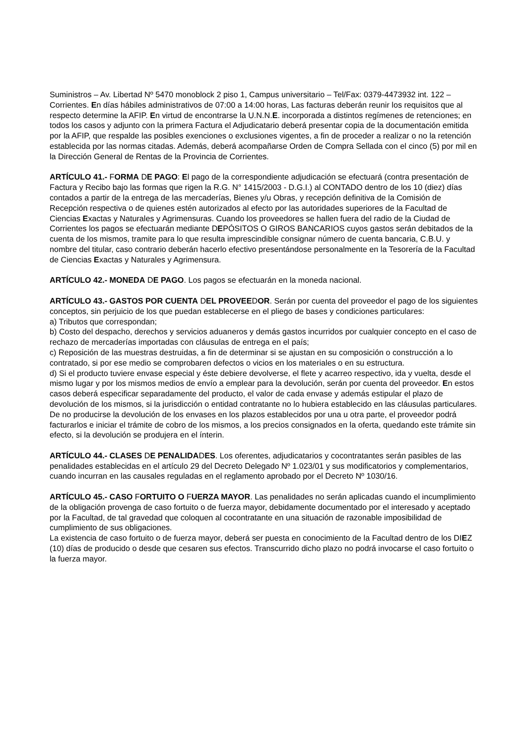Suministros – Av. Libertad Nº 5470 monoblock 2 piso 1, Campus universitario – Tel/Fax: 0379-4473932 int. 122 – Corrientes. En días hábiles administrativos de 07:00 a 14:00 horas, Las facturas deberán reunir los requisitos que al respecto determine la AFIP. En virtud de encontrarse la U.N.N.E. incorporada a distintos regímenes de retenciones; en todos los casos y adjunto con la primera Factura el Adjudicatario deberá presentar copia de la documentación emitida por la AFIP, que respalde las posibles exenciones o exclusiones vigentes, a fin de proceder a realizar o no la retención establecida por las normas citadas. Además, deberá acompañarse Orden de Compra Sellada con el cinco (5) por mil en la Dirección General de Rentas de la Provincia de Corrientes.
ARTÍCULO 41.- FORMA DE PAGO: El pago de la correspondiente adjudicación se efectuará (contra presentación de Factura y Recibo bajo las formas que rigen la R.G. N° 1415/2003 - D.G.I.) al CONTADO dentro de los 10 (diez) días contados a partir de la entrega de las mercaderías, Bienes y/u Obras, y recepción definitiva de la Comisión de Recepción respectiva o de quienes estén autorizados al efecto por las autoridades superiores de la Facultad de Ciencias Exactas y Naturales y Agrimensuras. Cuando los proveedores se hallen fuera del radio de la Ciudad de Corrientes los pagos se efectuarán mediante DEPÓSITOS O GIROS BANCARIOS cuyos gastos serán debitados de la cuenta de los mismos, tramite para lo que resulta imprescindible consignar número de cuenta bancaria, C.B.U. y nombre del titular, caso contrario deberán hacerlo efectivo presentándose personalmente en la Tesorería de la Facultad de Ciencias Exactas y Naturales y Agrimensura.
ARTÍCULO 42.- MONEDA DE PAGO. Los pagos se efectuarán en la moneda nacional.
ARTÍCULO 43.- GASTOS POR CUENTA DEL PROVEEDOR. Serán por cuenta del proveedor el pago de los siguientes conceptos, sin perjuicio de los que puedan establecerse en el pliego de bases y condiciones particulares:
a) Tributos que correspondan;
b) Costo del despacho, derechos y servicios aduaneros y demás gastos incurridos por cualquier concepto en el caso de rechazo de mercaderías importadas con cláusulas de entrega en el país;
c) Reposición de las muestras destruidas, a fin de determinar si se ajustan en su composición o construcción a lo contratado, si por ese medio se comprobaren defectos o vicios en los materiales o en su estructura.
d) Si el producto tuviere envase especial y éste debiere devolverse, el flete y acarreo respectivo, ida y vuelta, desde el mismo lugar y por los mismos medios de envío a emplear para la devolución, serán por cuenta del proveedor. En estos casos deberá especificar separadamente del producto, el valor de cada envase y además estipular el plazo de devolución de los mismos, si la jurisdicción o entidad contratante no lo hubiera establecido en las cláusulas particulares. De no producirse la devolución de los envases en los plazos establecidos por una u otra parte, el proveedor podrá facturarlos e iniciar el trámite de cobro de los mismos, a los precios consignados en la oferta, quedando este trámite sin efecto, si la devolución se produjera en el ínterin.
ARTÍCULO 44.- CLASES DE PENALIDADES. Los oferentes, adjudicatarios y cocontratantes serán pasibles de las penalidades establecidas en el artículo 29 del Decreto Delegado Nº 1.023/01 y sus modificatorios y complementarios, cuando incurran en las causales reguladas en el reglamento aprobado por el Decreto Nº 1030/16.
ARTÍCULO 45.- CASO FORTUITO O FUERZA MAYOR. Las penalidades no serán aplicadas cuando el incumplimiento de la obligación provenga de caso fortuito o de fuerza mayor, debidamente documentado por el interesado y aceptado por la Facultad, de tal gravedad que coloquen al cocontratante en una situación de razonable imposibilidad de cumplimiento de sus obligaciones.
La existencia de caso fortuito o de fuerza mayor, deberá ser puesta en conocimiento de la Facultad dentro de los DIEZ (10) días de producido o desde que cesaren sus efectos. Transcurrido dicho plazo no podrá invocarse el caso fortuito o la fuerza mayor.